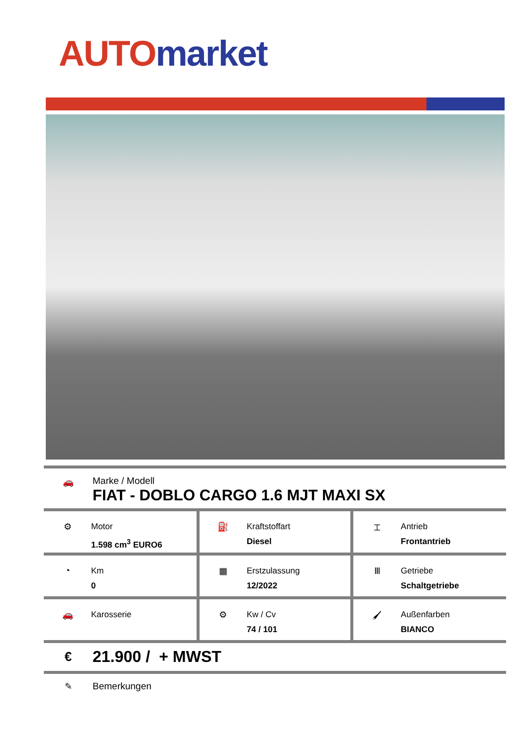AUTO market
🚗 Marke / Modell
FIAT - DOBLO CARGO 1.6 MJT MAXI SX
| ⚙ Motor 1.598 cm<sup>3</sup> EURO6 | ⛽ Kraftstoffart Diesel | ⌶ Antrieb Frontantrieb |
| ◔ Km 0 | ▦ Erstzulassung 12/2022 | Ⅲ Getriebe Schaltgetriebe |
| 🚗 Karosserie | ⚙ Kw / Cv 74 / 101 | 🖌 Außenfarben BIANCO |
€
21.900 / + MWST
✎ Bemerkungen